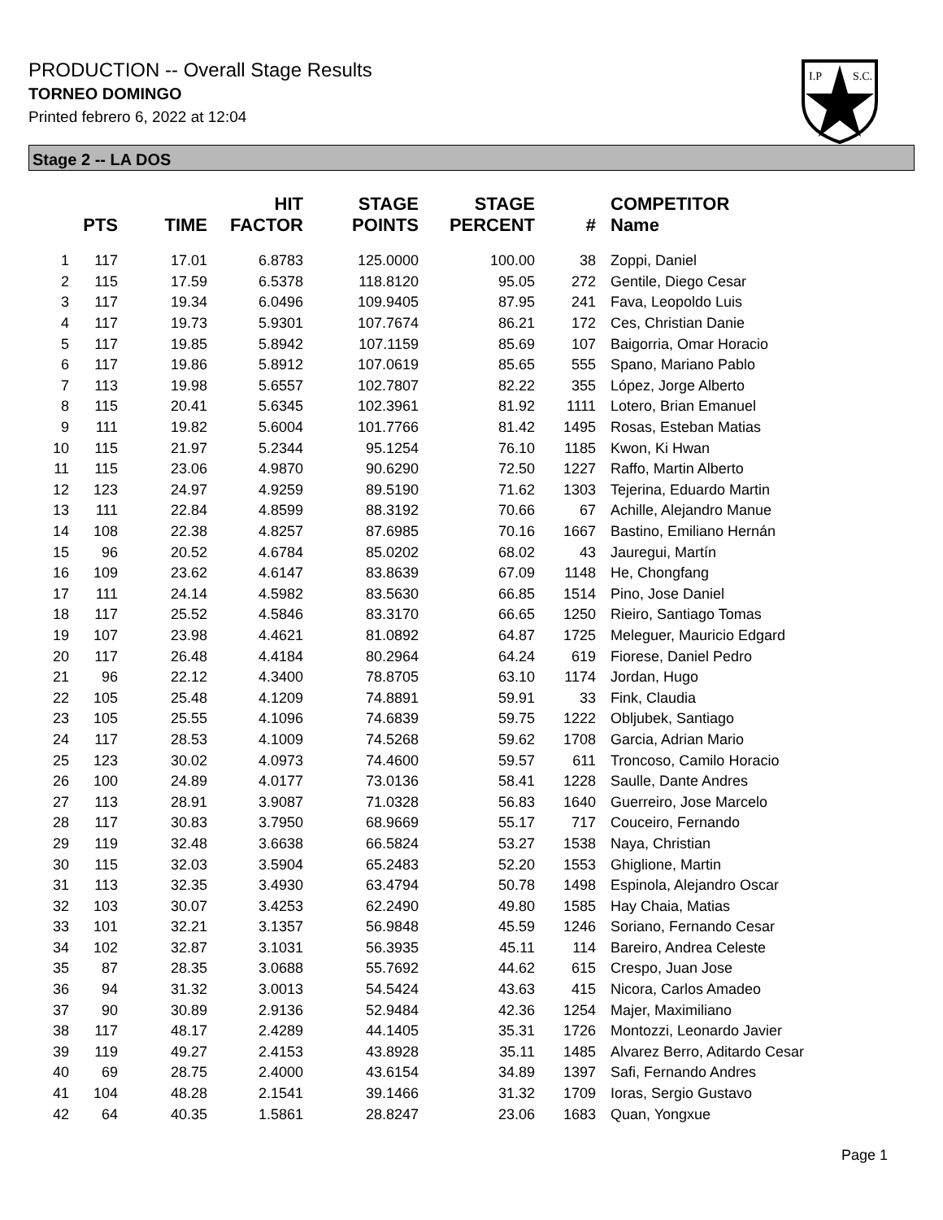PRODUCTION -- Overall Stage Results
TORNEO DOMINGO
Printed febrero 6, 2022 at 12:04
I.P
S.C.
Stage 2 -- LA DOS
| | PTS | TIME | HIT FACTOR | STAGE POINTS | STAGE PERCENT | # | COMPETITOR Name |
| --- | --- | --- | --- | --- | --- | --- | --- |
| 1 | 117 | 17.01 | 6.8783 | 125.0000 | 100.00 | 38 | Zoppi, Daniel |
| 2 | 115 | 17.59 | 6.5378 | 118.8120 | 95.05 | 272 | Gentile, Diego Cesar |
| 3 | 117 | 19.34 | 6.0496 | 109.9405 | 87.95 | 241 | Fava, Leopoldo Luis |
| 4 | 117 | 19.73 | 5.9301 | 107.7674 | 86.21 | 172 | Ces, Christian Danie |
| 5 | 117 | 19.85 | 5.8942 | 107.1159 | 85.69 | 107 | Baigorria, Omar Horacio |
| 6 | 117 | 19.86 | 5.8912 | 107.0619 | 85.65 | 555 | Spano, Mariano Pablo |
| 7 | 113 | 19.98 | 5.6557 | 102.7807 | 82.22 | 355 | López, Jorge Alberto |
| 8 | 115 | 20.41 | 5.6345 | 102.3961 | 81.92 | 1111 | Lotero, Brian Emanuel |
| 9 | 111 | 19.82 | 5.6004 | 101.7766 | 81.42 | 1495 | Rosas, Esteban Matias |
| 10 | 115 | 21.97 | 5.2344 | 95.1254 | 76.10 | 1185 | Kwon, Ki Hwan |
| 11 | 115 | 23.06 | 4.9870 | 90.6290 | 72.50 | 1227 | Raffo, Martin Alberto |
| 12 | 123 | 24.97 | 4.9259 | 89.5190 | 71.62 | 1303 | Tejerina, Eduardo Martin |
| 13 | 111 | 22.84 | 4.8599 | 88.3192 | 70.66 | 67 | Achille, Alejandro Manue |
| 14 | 108 | 22.38 | 4.8257 | 87.6985 | 70.16 | 1667 | Bastino, Emiliano Hernán |
| 15 | 96 | 20.52 | 4.6784 | 85.0202 | 68.02 | 43 | Jauregui, Martín |
| 16 | 109 | 23.62 | 4.6147 | 83.8639 | 67.09 | 1148 | He, Chongfang |
| 17 | 111 | 24.14 | 4.5982 | 83.5630 | 66.85 | 1514 | Pino, Jose Daniel |
| 18 | 117 | 25.52 | 4.5846 | 83.3170 | 66.65 | 1250 | Rieiro, Santiago Tomas |
| 19 | 107 | 23.98 | 4.4621 | 81.0892 | 64.87 | 1725 | Meleguer, Mauricio Edgard |
| 20 | 117 | 26.48 | 4.4184 | 80.2964 | 64.24 | 619 | Fiorese, Daniel Pedro |
| 21 | 96 | 22.12 | 4.3400 | 78.8705 | 63.10 | 1174 | Jordan, Hugo |
| 22 | 105 | 25.48 | 4.1209 | 74.8891 | 59.91 | 33 | Fink, Claudia |
| 23 | 105 | 25.55 | 4.1096 | 74.6839 | 59.75 | 1222 | Obljubek, Santiago |
| 24 | 117 | 28.53 | 4.1009 | 74.5268 | 59.62 | 1708 | Garcia, Adrian Mario |
| 25 | 123 | 30.02 | 4.0973 | 74.4600 | 59.57 | 611 | Troncoso, Camilo Horacio |
| 26 | 100 | 24.89 | 4.0177 | 73.0136 | 58.41 | 1228 | Saulle, Dante Andres |
| 27 | 113 | 28.91 | 3.9087 | 71.0328 | 56.83 | 1640 | Guerreiro, Jose Marcelo |
| 28 | 117 | 30.83 | 3.7950 | 68.9669 | 55.17 | 717 | Couceiro, Fernando |
| 29 | 119 | 32.48 | 3.6638 | 66.5824 | 53.27 | 1538 | Naya, Christian |
| 30 | 115 | 32.03 | 3.5904 | 65.2483 | 52.20 | 1553 | Ghiglione, Martin |
| 31 | 113 | 32.35 | 3.4930 | 63.4794 | 50.78 | 1498 | Espinola, Alejandro Oscar |
| 32 | 103 | 30.07 | 3.4253 | 62.2490 | 49.80 | 1585 | Hay Chaia, Matias |
| 33 | 101 | 32.21 | 3.1357 | 56.9848 | 45.59 | 1246 | Soriano, Fernando Cesar |
| 34 | 102 | 32.87 | 3.1031 | 56.3935 | 45.11 | 114 | Bareiro, Andrea Celeste |
| 35 | 87 | 28.35 | 3.0688 | 55.7692 | 44.62 | 615 | Crespo, Juan Jose |
| 36 | 94 | 31.32 | 3.0013 | 54.5424 | 43.63 | 415 | Nicora, Carlos Amadeo |
| 37 | 90 | 30.89 | 2.9136 | 52.9484 | 42.36 | 1254 | Majer, Maximiliano |
| 38 | 117 | 48.17 | 2.4289 | 44.1405 | 35.31 | 1726 | Montozzi, Leonardo Javier |
| 39 | 119 | 49.27 | 2.4153 | 43.8928 | 35.11 | 1485 | Alvarez Berro, Aditardo Cesar |
| 40 | 69 | 28.75 | 2.4000 | 43.6154 | 34.89 | 1397 | Safi, Fernando Andres |
| 41 | 104 | 48.28 | 2.1541 | 39.1466 | 31.32 | 1709 | Ioras, Sergio Gustavo |
| 42 | 64 | 40.35 | 1.5861 | 28.8247 | 23.06 | 1683 | Quan, Yongxue |
Page 1